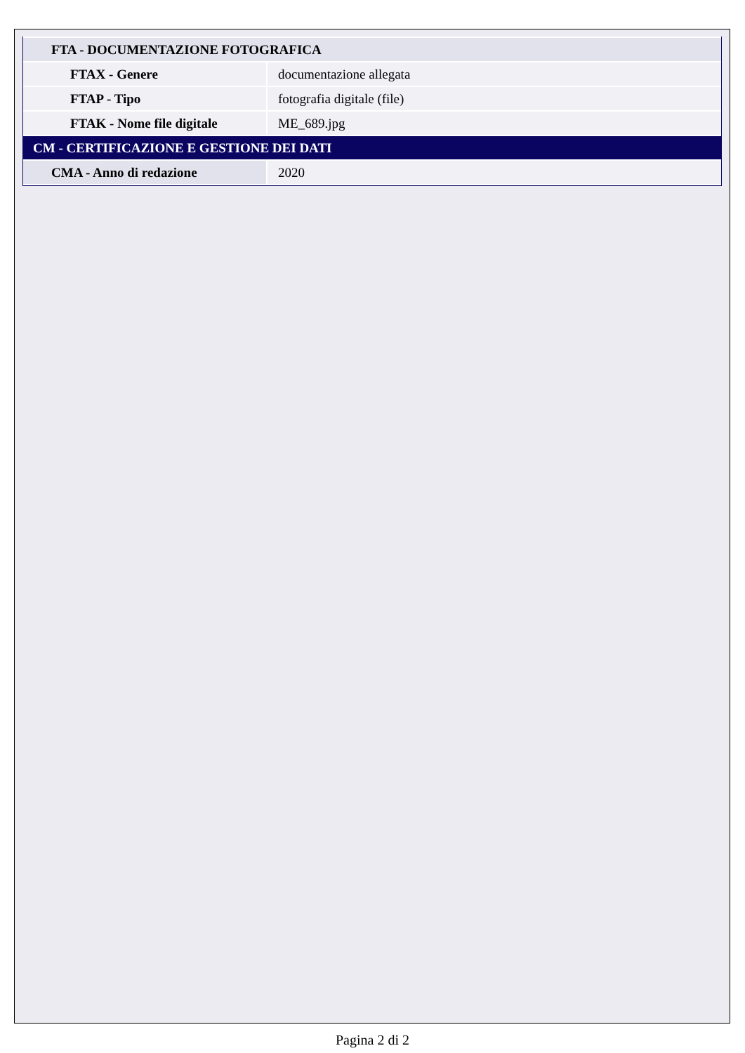| FTA - DOCUMENTAZIONE FOTOGRAFICA | |
| FTAX - Genere | documentazione allegata |
| FTAP - Tipo | fotografia digitale (file) |
| FTAK - Nome file digitale | ME_689.jpg |
| CM - CERTIFICAZIONE E GESTIONE DEI DATI | |
| CMA - Anno di redazione | 2020 |
Pagina 2 di 2